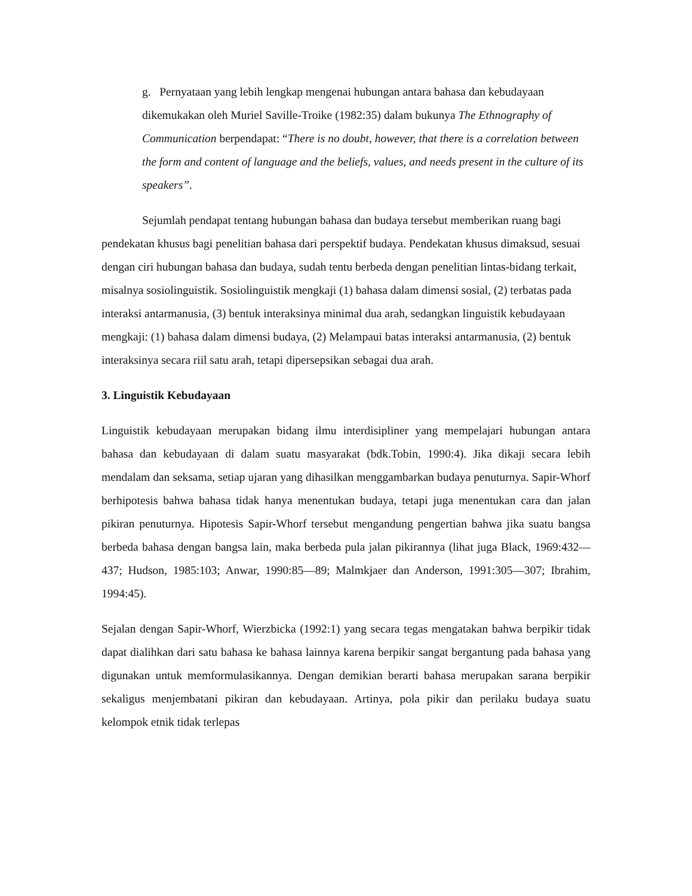g. Pernyataan yang lebih lengkap mengenai hubungan antara bahasa dan kebudayaan dikemukakan oleh Muriel Saville-Troike (1982:35) dalam bukunya The Ethnography of Communication berpendapat: “There is no doubt, however, that there is a correlation between the form and content of language and the beliefs, values, and needs present in the culture of its speakers”.
Sejumlah pendapat tentang hubungan bahasa dan budaya tersebut memberikan ruang bagi pendekatan khusus bagi penelitian bahasa dari perspektif budaya. Pendekatan khusus dimaksud, sesuai dengan ciri hubungan bahasa dan budaya, sudah tentu berbeda dengan penelitian lintas-bidang terkait, misalnya sosiolinguistik. Sosiolinguistik mengkaji (1) bahasa dalam dimensi sosial, (2) terbatas pada interaksi antarmanusia, (3) bentuk interaksinya minimal dua arah, sedangkan linguistik kebudayaan mengkaji: (1) bahasa dalam dimensi budaya, (2) Melampaui batas interaksi antarmanusia, (2) bentuk interaksinya secara riil satu arah, tetapi dipersepsikan sebagai dua arah.
3. Linguistik Kebudayaan
Linguistik kebudayaan merupakan bidang ilmu interdisipliner yang mempelajari hubungan antara bahasa dan kebudayaan di dalam suatu masyarakat (bdk.Tobin, 1990:4). Jika dikaji secara lebih mendalam dan seksama, setiap ujaran yang dihasilkan menggambarkan budaya penuturnya. Sapir-Whorf berhipotesis bahwa bahasa tidak hanya menentukan budaya, tetapi juga menentukan cara dan jalan pikiran penuturnya. Hipotesis Sapir-Whorf tersebut mengandung pengertian bahwa jika suatu bangsa berbeda bahasa dengan bangsa lain, maka berbeda pula jalan pikirannya (lihat juga Black, 1969:432—437; Hudson, 1985:103; Anwar, 1990:85—89; Malmkjaer dan Anderson, 1991:305—307; Ibrahim, 1994:45).
Sejalan dengan Sapir-Whorf, Wierzbicka (1992:1) yang secara tegas mengatakan bahwa berpikir tidak dapat dialihkan dari satu bahasa ke bahasa lainnya karena berpikir sangat bergantung pada bahasa yang digunakan untuk memformulasikannya. Dengan demikian berarti bahasa merupakan sarana berpikir sekaligus menjembatani pikiran dan kebudayaan. Artinya, pola pikir dan perilaku budaya suatu kelompok etnik tidak terlepas